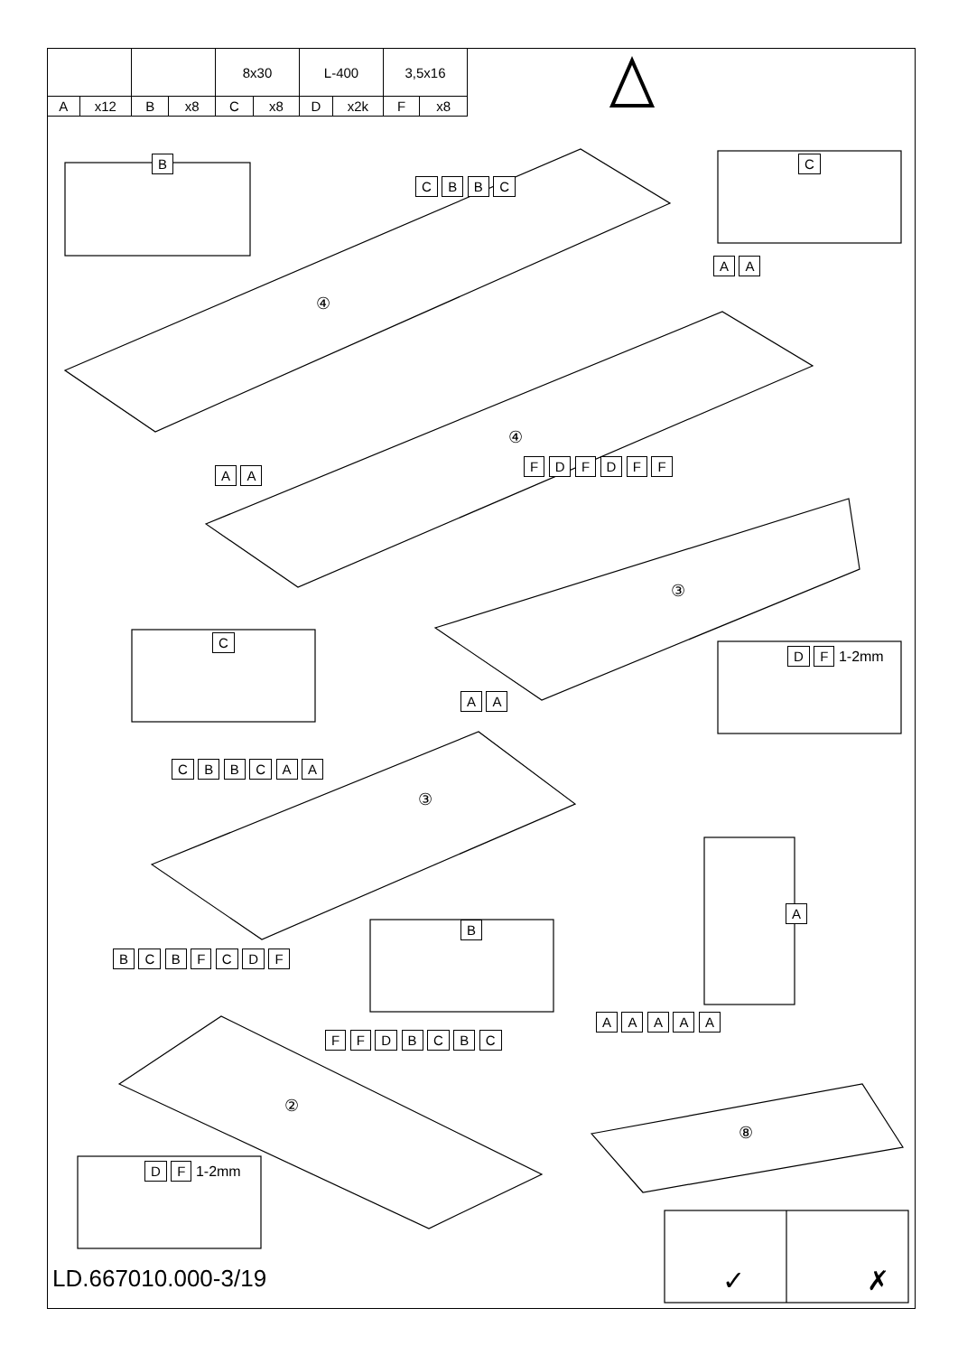| | | | | 8x30 | | L-400 | | 3,5x16 | |
| A | x12 | B | x8 | C | x8 | D | x2k | F | x8 |
④
④
③
③
②
⑧
B
C B B C
C
A A
A A
F D F D F F
C
D F 1-2mm
A A
C B B C A A
B
A
B C B F C D F
F F D B C B C
A A A A A
D F 1-2mm
✓ ✗
LD.667010.000-3/19